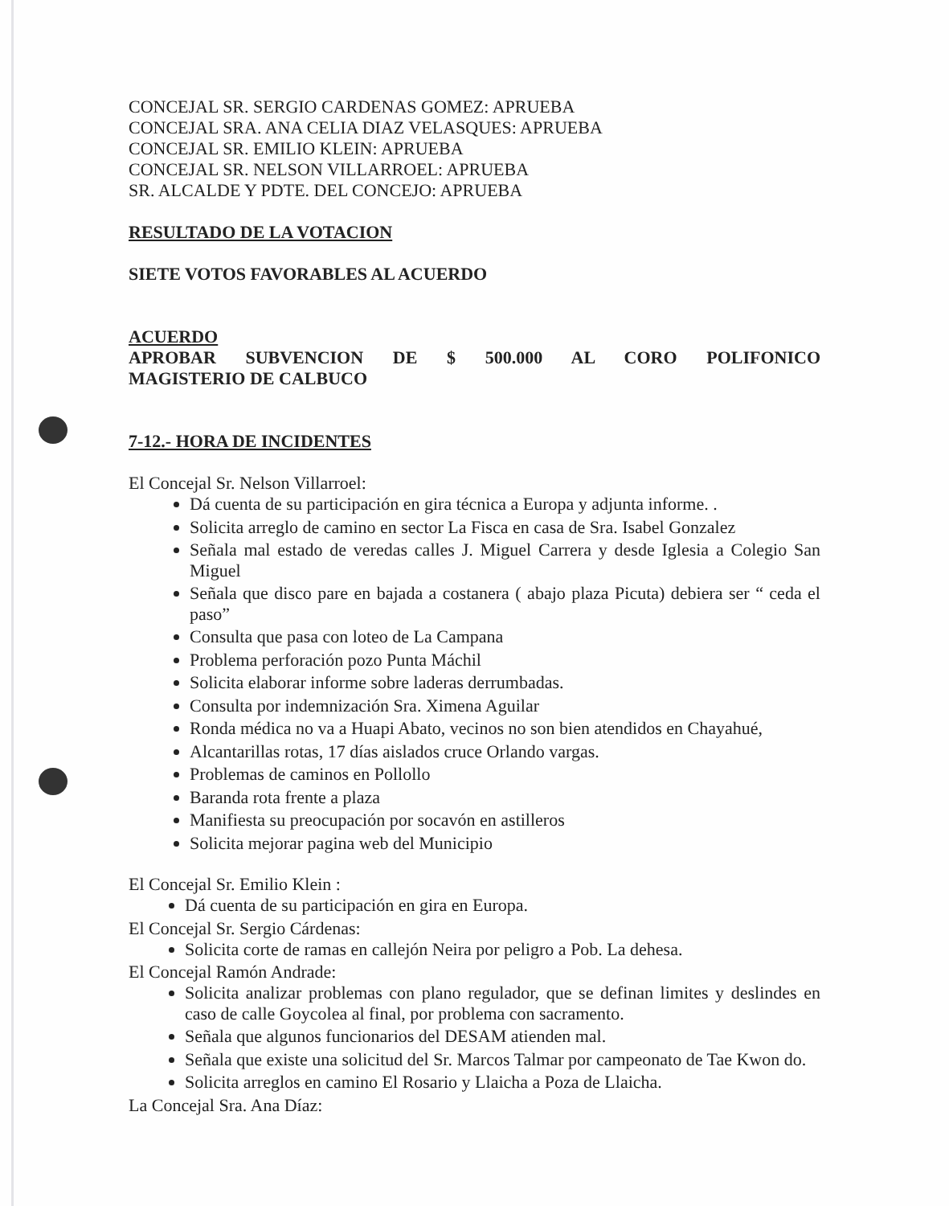CONCEJAL SR. SERGIO CARDENAS GOMEZ: APRUEBA
CONCEJAL SRA. ANA CELIA DIAZ VELASQUES: APRUEBA
CONCEJAL SR. EMILIO KLEIN: APRUEBA
CONCEJAL SR. NELSON VILLARROEL: APRUEBA
SR. ALCALDE Y PDTE. DEL CONCEJO: APRUEBA
RESULTADO DE LA VOTACION
SIETE VOTOS FAVORABLES AL ACUERDO
ACUERDO
APROBAR SUBVENCION DE $ 500.000 AL CORO POLIFONICO
MAGISTERIO DE CALBUCO
7-12.- HORA DE INCIDENTES
El Concejal Sr. Nelson Villarroel:
Dá cuenta de su participación en gira técnica a Europa y adjunta informe. .
Solicita arreglo de camino en sector La Fisca en casa de Sra. Isabel Gonzalez
Señala mal estado de veredas calles J. Miguel Carrera y desde Iglesia a Colegio San Miguel
Señala que disco pare en bajada a costanera ( abajo plaza Picuta) debiera ser “ ceda el paso”
Consulta que pasa con loteo de La Campana
Problema perforación pozo Punta Máchil
Solicita elaborar informe sobre laderas derrumbadas.
Consulta por indemnización Sra. Ximena Aguilar
Ronda médica no va a Huapi Abato, vecinos no son bien atendidos en Chayahué,
Alcantarillas rotas, 17 días aislados cruce Orlando vargas.
Problemas de caminos en Pollollo
Baranda rota frente a plaza
Manifiesta su preocupación por socavón en astilleros
Solicita mejorar pagina web del Municipio
El Concejal Sr. Emilio Klein :
Dá cuenta de su participación en gira en Europa.
El Concejal Sr. Sergio Cárdenas:
Solicita corte de ramas en callejón Neira por peligro a Pob. La dehesa.
El Concejal Ramón Andrade:
Solicita analizar problemas con plano regulador, que se definan limites y deslindes en caso de calle Goycolea al final, por problema con sacramento.
Señala que algunos funcionarios del DESAM atienden mal.
Señala que existe una solicitud del Sr. Marcos Talmar por campeonato de Tae Kwon do.
Solicita arreglos en camino El Rosario y Llaicha a Poza de Llaicha.
La Concejal Sra. Ana Díaz: